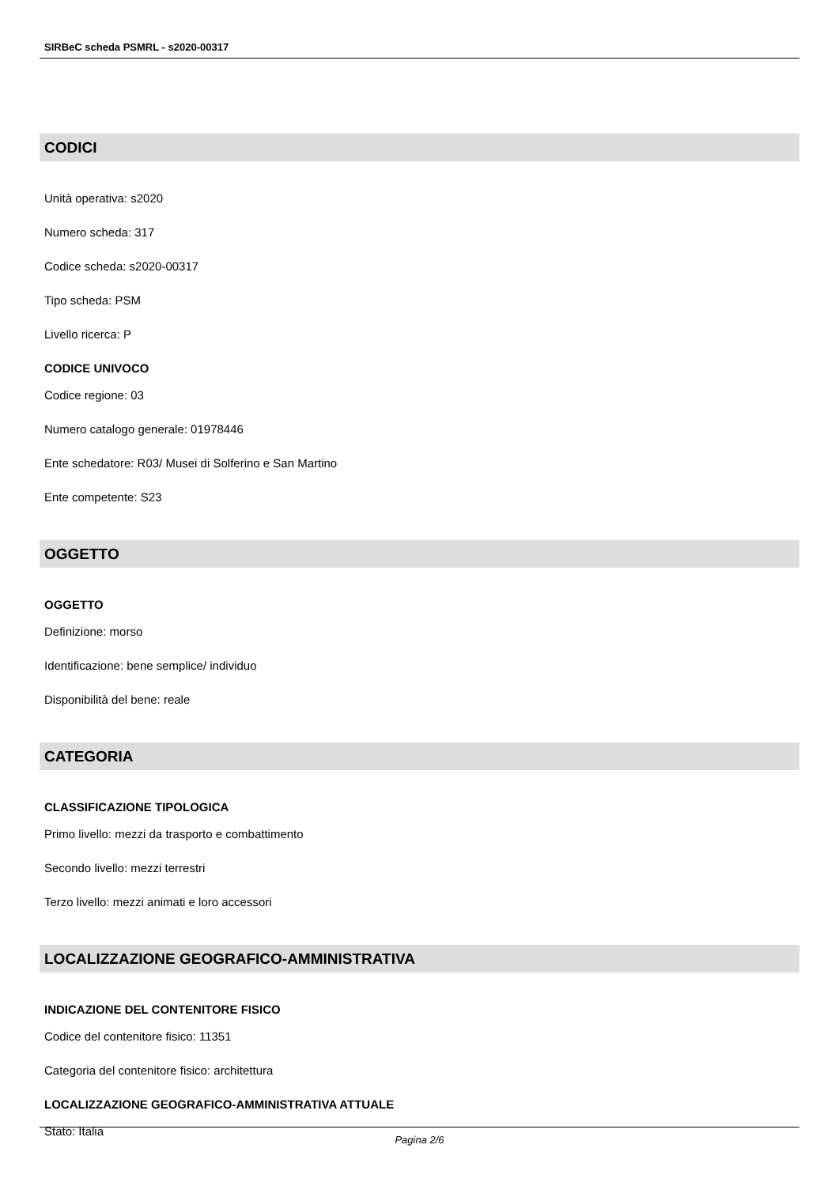SIRBeC scheda PSMRL - s2020-00317
CODICI
Unità operativa: s2020
Numero scheda: 317
Codice scheda: s2020-00317
Tipo scheda: PSM
Livello ricerca: P
CODICE UNIVOCO
Codice regione: 03
Numero catalogo generale: 01978446
Ente schedatore: R03/ Musei di Solferino e San Martino
Ente competente: S23
OGGETTO
OGGETTO
Definizione: morso
Identificazione: bene semplice/ individuo
Disponibilità del bene: reale
CATEGORIA
CLASSIFICAZIONE TIPOLOGICA
Primo livello: mezzi da trasporto e combattimento
Secondo livello: mezzi terrestri
Terzo livello: mezzi animati e loro accessori
LOCALIZZAZIONE GEOGRAFICO-AMMINISTRATIVA
INDICAZIONE DEL CONTENITORE FISICO
Codice del contenitore fisico: 11351
Categoria del contenitore fisico: architettura
LOCALIZZAZIONE GEOGRAFICO-AMMINISTRATIVA ATTUALE
Stato: Italia
Pagina 2/6